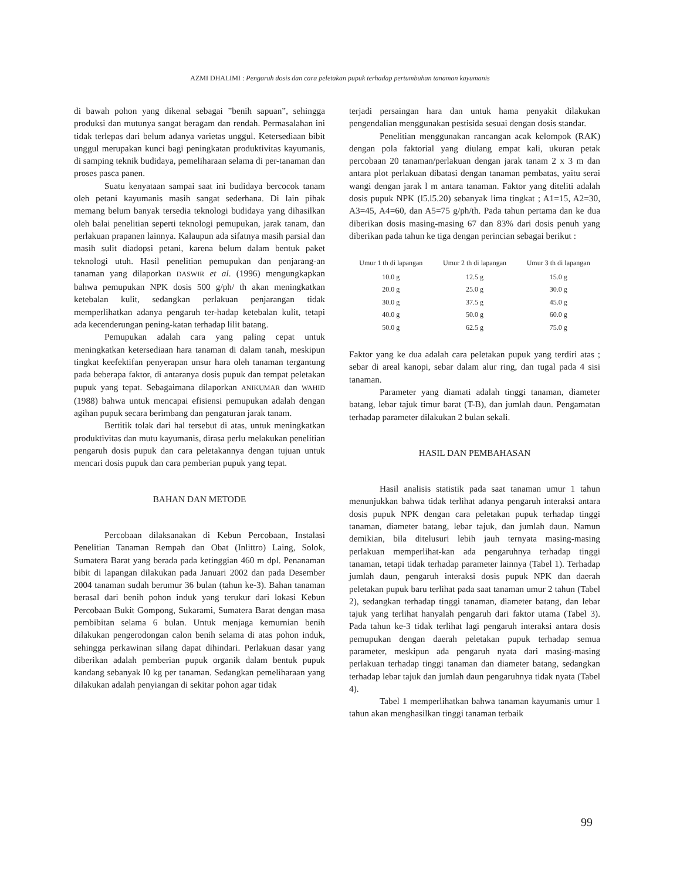AZMI DHALIMI : Pengaruh dosis dan cara peletakan pupuk terhadap pertumbuhan tanaman kayumanis
di bawah pohon yang dikenal sebagai ”benih sapuan”, sehingga produksi dan mutunya sangat beragam dan rendah. Permasalahan ini tidak terlepas dari belum adanya varietas unggul. Ketersediaan bibit unggul merupakan kunci bagi peningkatan produktivitas kayumanis, di samping teknik budidaya, pemeliharaan selama di per-tanaman dan proses pasca panen.
Suatu kenyataan sampai saat ini budidaya bercocok tanam oleh petani kayumanis masih sangat sederhana. Di lain pihak memang belum banyak tersedia teknologi budidaya yang dihasilkan oleh balai penelitian seperti teknologi pemupukan, jarak tanam, dan perlakuan prapanen lainnya. Kalaupun ada sifatnya masih parsial dan masih sulit diadopsi petani, karena belum dalam bentuk paket teknologi utuh. Hasil penelitian pemupukan dan penjarang-an tanaman yang dilaporkan DASWIR et al. (1996) mengungkapkan bahwa pemupukan NPK dosis 500 g/ph/ th akan meningkatkan ketebalan kulit, sedangkan perlakuan penjarangan tidak memperlihatkan adanya pengaruh ter-hadap ketebalan kulit, tetapi ada kecenderungan pening-katan terhadap lilit batang.
Pemupukan adalah cara yang paling cepat untuk meningkatkan ketersediaan hara tanaman di dalam tanah, meskipun tingkat keefektifan penyerapan unsur hara oleh tanaman tergantung pada beberapa faktor, di antaranya dosis pupuk dan tempat peletakan pupuk yang tepat. Sebagaimana dilaporkan ANIKUMAR dan WAHID (1988) bahwa untuk mencapai efisiensi pemupukan adalah dengan agihan pupuk secara berimbang dan pengaturan jarak tanam.
Bertitik tolak dari hal tersebut di atas, untuk meningkatkan produktivitas dan mutu kayumanis, dirasa perlu melakukan penelitian pengaruh dosis pupuk dan cara peletakannya dengan tujuan untuk mencari dosis pupuk dan cara pemberian pupuk yang tepat.
BAHAN DAN METODE
Percobaan dilaksanakan di Kebun Percobaan, Instalasi Penelitian Tanaman Rempah dan Obat (Inlittro) Laing, Solok, Sumatera Barat yang berada pada ketinggian 460 m dpl. Penanaman bibit di lapangan dilakukan pada Januari 2002 dan pada Desember 2004 tanaman sudah berumur 36 bulan (tahun ke-3). Bahan tanaman berasal dari benih pohon induk yang terukur dari lokasi Kebun Percobaan Bukit Gompong, Sukarami, Sumatera Barat dengan masa pembibitan selama 6 bulan. Untuk menjaga kemurnian benih dilakukan pengerodongan calon benih selama di atas pohon induk, sehingga perkawinan silang dapat dihindari. Perlakuan dasar yang diberikan adalah pemberian pupuk organik dalam bentuk pupuk kandang sebanyak l0 kg per tanaman. Sedangkan pemeliharaan yang dilakukan adalah penyiangan di sekitar pohon agar tidak
terjadi persaingan hara dan untuk hama penyakit dilakukan pengendalian menggunakan pestisida sesuai dengan dosis standar.
Penelitian menggunakan rancangan acak kelompok (RAK) dengan pola faktorial yang diulang empat kali, ukuran petak percobaan 20 tanaman/perlakuan dengan jarak tanam 2 x 3 m dan antara plot perlakuan dibatasi dengan tanaman pembatas, yaitu serai wangi dengan jarak l m antara tanaman. Faktor yang diteliti adalah dosis pupuk NPK (l5.l5.20) sebanyak lima tingkat ; A1=15, A2=30, A3=45, A4=60, dan A5=75 g/ph/th. Pada tahun pertama dan ke dua diberikan dosis masing-masing 67 dan 83% dari dosis penuh yang diberikan pada tahun ke tiga dengan perincian sebagai berikut :
| Umur 1 th di lapangan | Umur 2 th di lapangan | Umur 3 th di lapangan |
| --- | --- | --- |
| 10.0 g | 12.5 g | 15.0 g |
| 20.0 g | 25.0 g | 30.0 g |
| 30.0 g | 37.5 g | 45.0 g |
| 40.0 g | 50.0 g | 60.0 g |
| 50.0 g | 62.5 g | 75.0 g |
Faktor yang ke dua adalah cara peletakan pupuk yang terdiri atas ; sebar di areal kanopi, sebar dalam alur ring, dan tugal pada 4 sisi tanaman.
Parameter yang diamati adalah tinggi tanaman, diameter batang, lebar tajuk timur barat (T-B), dan jumlah daun. Pengamatan terhadap parameter dilakukan 2 bulan sekali.
HASIL DAN PEMBAHASAN
Hasil analisis statistik pada saat tanaman umur 1 tahun menunjukkan bahwa tidak terlihat adanya pengaruh interaksi antara dosis pupuk NPK dengan cara peletakan pupuk terhadap tinggi tanaman, diameter batang, lebar tajuk, dan jumlah daun. Namun demikian, bila ditelusuri lebih jauh ternyata masing-masing perlakuan memperlihat-kan ada pengaruhnya terhadap tinggi tanaman, tetapi tidak terhadap parameter lainnya (Tabel 1). Terhadap jumlah daun, pengaruh interaksi dosis pupuk NPK dan daerah peletakan pupuk baru terlihat pada saat tanaman umur 2 tahun (Tabel 2), sedangkan terhadap tinggi tanaman, diameter batang, dan lebar tajuk yang terlihat hanyalah pengaruh dari faktor utama (Tabel 3). Pada tahun ke-3 tidak terlihat lagi pengaruh interaksi antara dosis pemupukan dengan daerah peletakan pupuk terhadap semua parameter, meskipun ada pengaruh nyata dari masing-masing perlakuan terhadap tinggi tanaman dan diameter batang, sedangkan terhadap lebar tajuk dan jumlah daun pengaruhnya tidak nyata (Tabel 4).
Tabel 1 memperlihatkan bahwa tanaman kayumanis umur 1 tahun akan menghasilkan tinggi tanaman terbaik
99